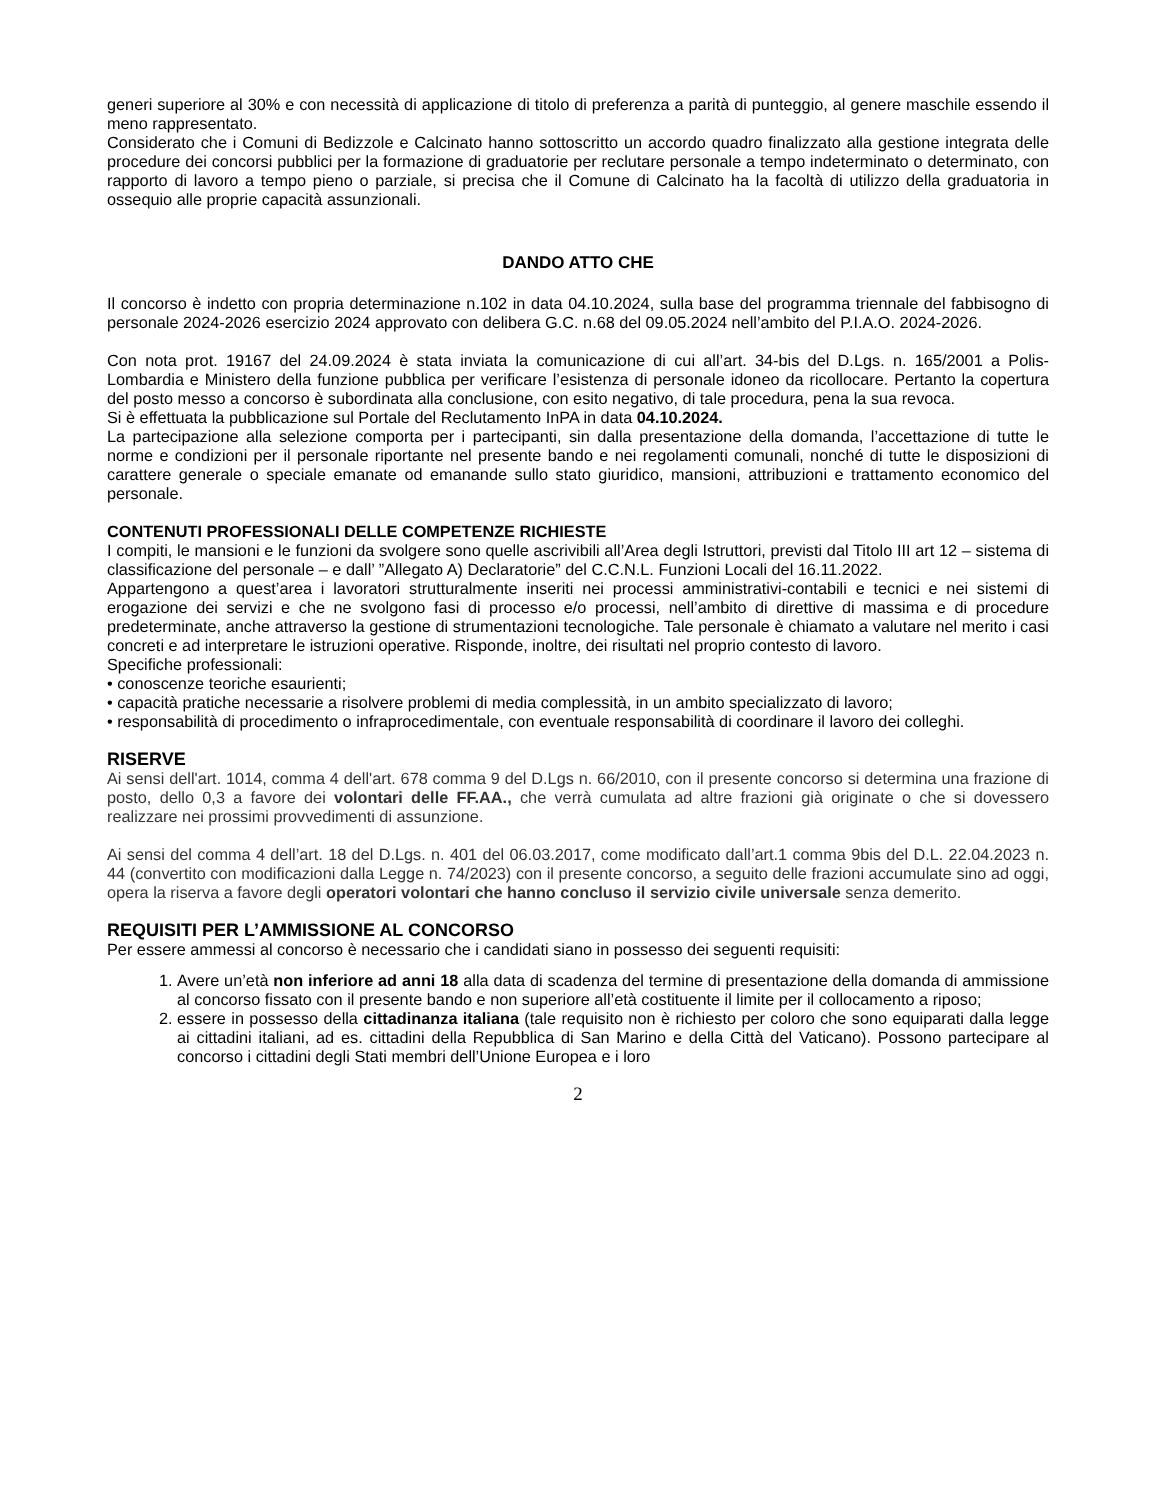generi superiore al 30% e con necessità di applicazione di titolo di preferenza a parità di punteggio, al genere maschile essendo il meno rappresentato.
Considerato che i Comuni di Bedizzole e Calcinato hanno sottoscritto un accordo quadro finalizzato alla gestione integrata delle procedure dei concorsi pubblici per la formazione di graduatorie per reclutare personale a tempo indeterminato o determinato, con rapporto di lavoro a tempo pieno o parziale, si precisa che il Comune di Calcinato ha la facoltà di utilizzo della graduatoria in ossequio alle proprie capacità assunzionali.
DANDO ATTO CHE
Il concorso è indetto con propria determinazione n.102 in data 04.10.2024, sulla base del programma triennale del fabbisogno di personale 2024-2026 esercizio 2024 approvato con delibera G.C. n.68 del 09.05.2024 nell’ambito del P.I.A.O. 2024-2026.
Con nota prot. 19167 del 24.09.2024 è stata inviata la comunicazione di cui all’art. 34-bis del D.Lgs. n. 165/2001 a Polis-Lombardia e Ministero della funzione pubblica per verificare l’esistenza di personale idoneo da ricollocare. Pertanto la copertura del posto messo a concorso è subordinata alla conclusione, con esito negativo, di tale procedura, pena la sua revoca.
Si è effettuata la pubblicazione sul Portale del Reclutamento InPA in data 04.10.2024.
La partecipazione alla selezione comporta per i partecipanti, sin dalla presentazione della domanda, l’accettazione di tutte le norme e condizioni per il personale riportante nel presente bando e nei regolamenti comunali, nonché di tutte le disposizioni di carattere generale o speciale emanate od emanande sullo stato giuridico, mansioni, attribuzioni e trattamento economico del personale.
CONTENUTI PROFESSIONALI DELLE COMPETENZE RICHIESTE
I compiti, le mansioni e le funzioni da svolgere sono quelle ascrivibili all’Area degli Istruttori, previsti dal Titolo III art 12 – sistema di classificazione del personale – e dall’ ”Allegato A) Declaratorie” del C.C.N.L. Funzioni Locali del 16.11.2022.
Appartengono a quest’area i lavoratori strutturalmente inseriti nei processi amministrativi-contabili e tecnici e nei sistemi di erogazione dei servizi e che ne svolgono fasi di processo e/o processi, nell’ambito di direttive di massima e di procedure predeterminate, anche attraverso la gestione di strumentazioni tecnologiche. Tale personale è chiamato a valutare nel merito i casi concreti e ad interpretare le istruzioni operative. Risponde, inoltre, dei risultati nel proprio contesto di lavoro.
Specifiche professionali:
• conoscenze teoriche esaurienti;
• capacità pratiche necessarie a risolvere problemi di media complessità, in un ambito specializzato di lavoro;
• responsabilità di procedimento o infraprocedimentale, con eventuale responsabilità di coordinare il lavoro dei colleghi.
RISERVE
Ai sensi dell'art. 1014, comma 4 dell'art. 678 comma 9 del D.Lgs n. 66/2010, con il presente concorso si determina una frazione di posto, dello 0,3 a favore dei volontari delle FF.AA., che verrà cumulata ad altre frazioni già originate o che si dovessero realizzare nei prossimi provvedimenti di assunzione.
Ai sensi del comma 4 dell’art. 18 del D.Lgs. n. 401 del 06.03.2017, come modificato dall’art.1 comma 9bis del D.L. 22.04.2023 n. 44 (convertito con modificazioni dalla Legge n. 74/2023) con il presente concorso, a seguito delle frazioni accumulate sino ad oggi, opera la riserva a favore degli operatori volontari che hanno concluso il servizio civile universale senza demerito.
REQUISITI PER L’AMMISSIONE AL CONCORSO
Per essere ammessi al concorso è necessario che i candidati siano in possesso dei seguenti requisiti:
1. Avere un’età non inferiore ad anni 18 alla data di scadenza del termine di presentazione della domanda di ammissione al concorso fissato con il presente bando e non superiore all’età costituente il limite per il collocamento a riposo;
2. essere in possesso della cittadinanza italiana (tale requisito non è richiesto per coloro che sono equiparati dalla legge ai cittadini italiani, ad es. cittadini della Repubblica di San Marino e della Città del Vaticano). Possono partecipare al concorso i cittadini degli Stati membri dell’Unione Europea e i loro
2